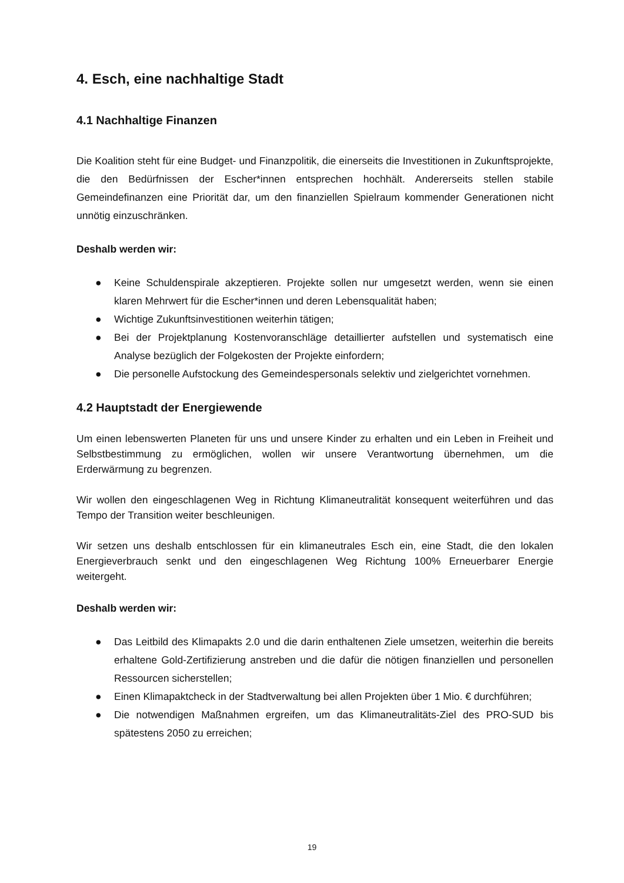4. Esch, eine nachhaltige Stadt
4.1 Nachhaltige Finanzen
Die Koalition steht für eine Budget- und Finanzpolitik, die einerseits die Investitionen in Zukunftsprojekte, die den Bedürfnissen der Escher*innen entsprechen hochhält. Andererseits stellen stabile Gemeindefinanzen eine Priorität dar, um den finanziellen Spielraum kommender Generationen nicht unnötig einzuschränken.
Deshalb werden wir:
● Keine Schuldenspirale akzeptieren. Projekte sollen nur umgesetzt werden, wenn sie einen klaren Mehrwert für die Escher*innen und deren Lebensqualität haben;
● Wichtige Zukunftsinvestitionen weiterhin tätigen;
● Bei der Projektplanung Kostenvoranschläge detaillierter aufstellen und systematisch eine Analyse bezüglich der Folgekosten der Projekte einfordern;
● Die personelle Aufstockung des Gemeindespersonals selektiv und zielgerichtet vornehmen.
4.2 Hauptstadt der Energiewende
Um einen lebenswerten Planeten für uns und unsere Kinder zu erhalten und ein Leben in Freiheit und Selbstbestimmung zu ermöglichen, wollen wir unsere Verantwortung übernehmen, um die Erderwärmung zu begrenzen.
Wir wollen den eingeschlagenen Weg in Richtung Klimaneutralität konsequent weiterführen und das Tempo der Transition weiter beschleunigen.
Wir setzen uns deshalb entschlossen für ein klimaneutrales Esch ein, eine Stadt, die den lokalen Energieverbrauch senkt und den eingeschlagenen Weg Richtung 100% Erneuerbarer Energie weitergeht.
Deshalb werden wir:
● Das Leitbild des Klimapakts 2.0 und die darin enthaltenen Ziele umsetzen, weiterhin die bereits erhaltene Gold-Zertifizierung anstreben und die dafür die nötigen finanziellen und personellen Ressourcen sicherstellen;
● Einen Klimapaktcheck in der Stadtverwaltung bei allen Projekten über 1 Mio. € durchführen;
● Die notwendigen Maßnahmen ergreifen, um das Klimaneutralitäts-Ziel des PRO-SUD bis spätestens 2050 zu erreichen;
19